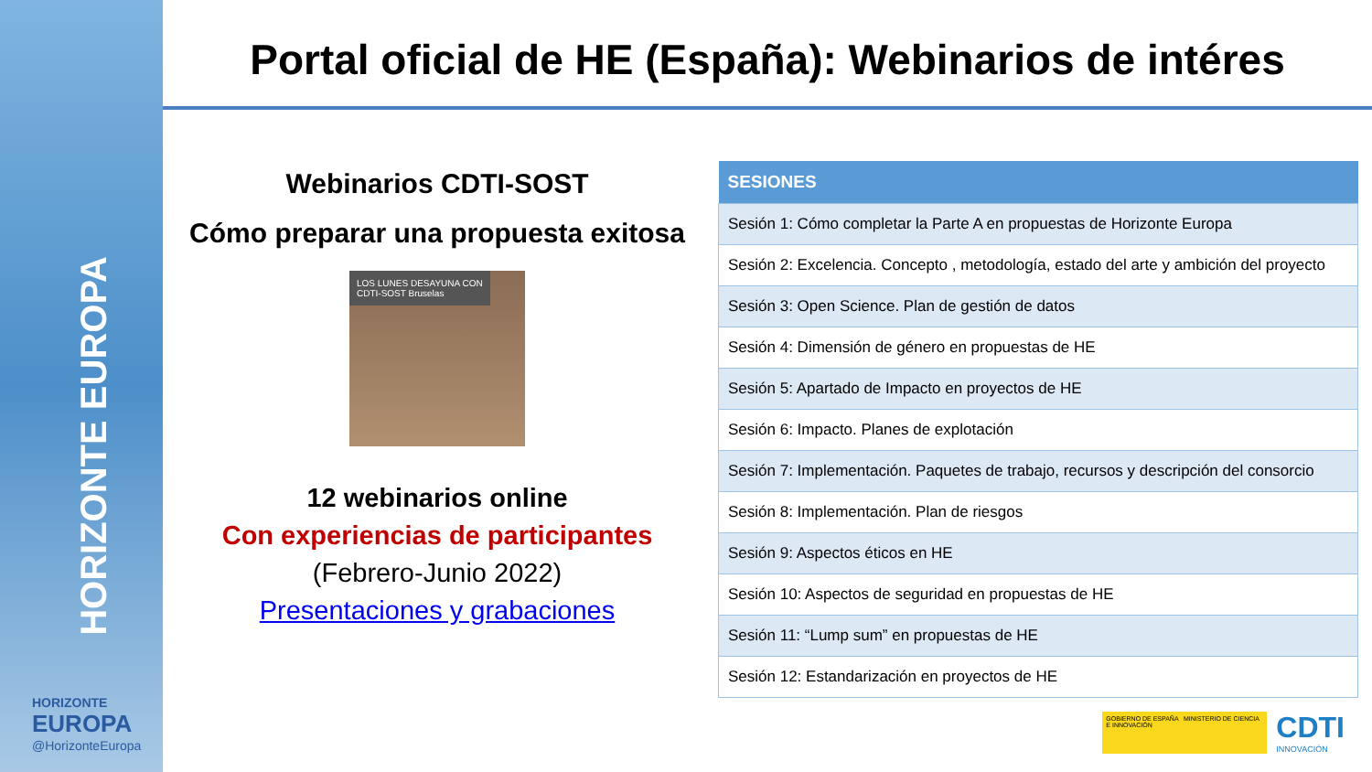HORIZONTE EUROPA
HORIZONTE
EUROPA
@HorizonteEuropa
Portal oficial de HE (España): Webinarios de intéres
Webinarios CDTI-SOST
Cómo preparar una propuesta exitosa
LOS LUNES DESAYUNA CON
CDTI-SOST Bruselas
12 webinarios online
Con experiencias de participantes
(Febrero-Junio 2022)
Presentaciones y grabaciones
| SESIONES |
| --- |
| Sesión 1: Cómo completar la Parte A en propuestas de Horizonte Europa |
| Sesión 2: Excelencia. Concepto , metodología, estado del arte y ambición del proyecto |
| Sesión 3: Open Science. Plan de gestión de datos |
| Sesión 4: Dimensión de género en propuestas de HE |
| Sesión 5: Apartado de Impacto en proyectos de HE |
| Sesión 6: Impacto. Planes de explotación |
| Sesión 7: Implementación. Paquetes de trabajo, recursos y descripción del consorcio |
| Sesión 8: Implementación. Plan de riesgos |
| Sesión 9: Aspectos éticos en HE |
| Sesión 10: Aspectos de seguridad en propuestas de HE |
| Sesión 11: “Lump sum” en propuestas de HE |
| Sesión 12: Estandarización en proyectos de HE |
GOBIERNO DE ESPAÑA MINISTERIO DE CIENCIA E INNOVACIÓN
CDTI
INNOVACIÓN